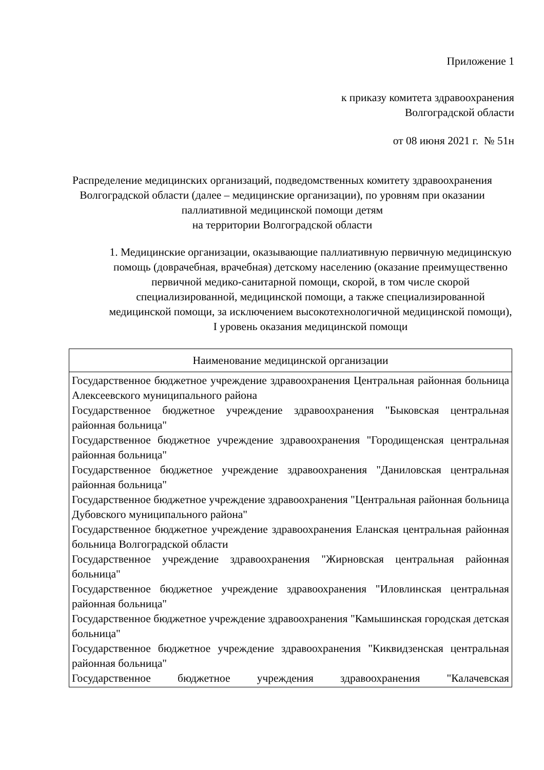Приложение 1
к приказу комитета здравоохранения
Волгоградской области
от 08 июня 2021 г. № 51н
Распределение медицинских организаций, подведомственных комитету здравоохранения Волгоградской области (далее – медицинские организации), по уровням при оказании паллиативной медицинской помощи детям
на территории Волгоградской области
1. Медицинские организации, оказывающие паллиативную первичную медицинскую помощь (доврачебная, врачебная) детскому населению (оказание преимущественно первичной медико-санитарной помощи, скорой, в том числе скорой специализированной, медицинской помощи, а также специализированной медицинской помощи, за исключением высокотехнологичной медицинской помощи),
I уровень оказания медицинской помощи
| Наименование медицинской организации |
| --- |
| Государственное бюджетное учреждение здравоохранения Центральная районная больница Алексеевского муниципального района Государственное бюджетное учреждение здравоохранения "Быковская центральная районная больница" Государственное бюджетное учреждение здравоохранения "Городищенская центральная районная больница" Государственное бюджетное учреждение здравоохранения "Даниловская центральная районная больница" Государственное бюджетное учреждение здравоохранения "Центральная районная больница Дубовского муниципального района" Государственное бюджетное учреждение здравоохранения Еланская центральная районная больница Волгоградской области Государственное учреждение здравоохранения "Жирновская центральная районная больница" Государственное бюджетное учреждение здравоохранения "Иловлинская центральная районная больница" Государственное бюджетное учреждение здравоохранения "Камышинская городская детская больница" Государственное бюджетное учреждение здравоохранения "Киквидзенская центральная районная больница" Государственное бюджетное учреждения здравоохранения "Калачевская |